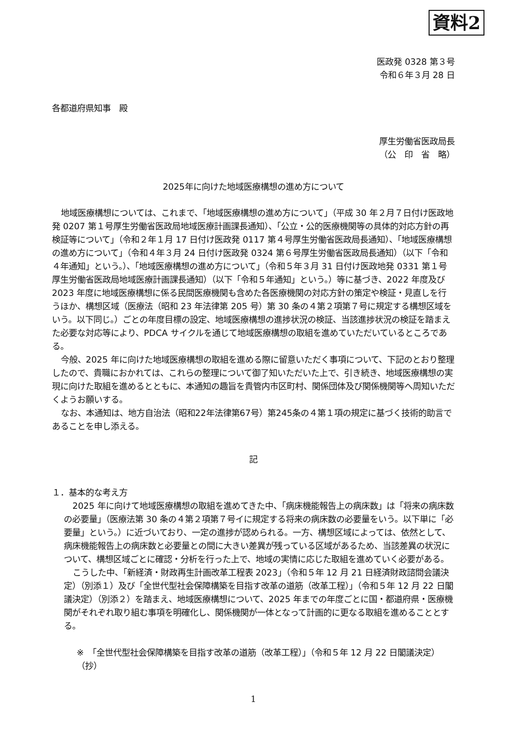資料2
医政発 0328 第３号
令和６年３月 28 日
各都道府県知事　殿
厚生労働省医政局長
（公　印　省　略）
2025年に向けた地域医療構想の進め方について
地域医療構想については、これまで、「地域医療構想の進め方について」（平成 30 年２月７日付け医政地発 0207 第１号厚生労働省医政局地域医療計画課長通知）、「公立・公的医療機関等の具体的対応方針の再検証等について」（令和２年１月 17 日付け医政発 0117 第４号厚生労働省医政局長通知）、「地域医療構想の進め方について」（令和４年３月 24 日付け医政発 0324 第６号厚生労働省医政局長通知）（以下「令和４年通知」という。）、「地域医療構想の進め方について」（令和５年３月 31 日付け医政地発 0331 第１号厚生労働省医政局地域医療計画課長通知）（以下「令和５年通知」という。）等に基づき、2022 年度及び 2023 年度に地域医療構想に係る民間医療機関も含めた各医療機関の対応方針の策定や検証・見直しを行うほか、構想区域（医療法（昭和 23 年法律第 205 号）第 30 条の４第２項第７号に規定する構想区域をいう。以下同じ。）ごとの年度目標の設定、地域医療構想の進捗状況の検証、当該進捗状況の検証を踏まえた必要な対応等により、PDCA サイクルを通じて地域医療構想の取組を進めていただいているところである。
今般、2025 年に向けた地域医療構想の取組を進める際に留意いただく事項について、下記のとおり整理したので、貴職におかれては、これらの整理について御了知いただいた上で、引き続き、地域医療構想の実現に向けた取組を進めるとともに、本通知の趣旨を貴管内市区町村、関係団体及び関係機関等へ周知いただくようお願いする。
なお、本通知は、地方自治法（昭和22年法律第67号）第245条の４第１項の規定に基づく技術的助言であることを申し添える。
記
１．基本的な考え方
2025 年に向けて地域医療構想の取組を進めてきた中、「病床機能報告上の病床数」は「将来の病床数の必要量」（医療法第 30 条の４第２項第７号イに規定する将来の病床数の必要量をいう。以下単に「必要量」という。）に近づいており、一定の進捗が認められる。一方、構想区域によっては、依然として、病床機能報告上の病床数と必要量との間に大きい差異が残っている区域があるため、当該差異の状況について、構想区域ごとに確認・分析を行った上で、地域の実情に応じた取組を進めていく必要がある。
こうした中、「新経済・財政再生計画改革工程表 2023」（令和５年 12 月 21 日経済財政諮問会議決定）（別添１）及び「全世代型社会保障構築を目指す改革の道筋（改革工程）」（令和５年 12 月 22 日閣議決定）（別添２）を踏まえ、地域医療構想について、2025 年までの年度ごとに国・都道府県・医療機関がそれぞれ取り組む事項を明確化し、関係機関が一体となって計画的に更なる取組を進めることとする。
※　「全世代型社会保障構築を目指す改革の道筋（改革工程）」（令和５年 12 月 22 日閣議決定）（抄）
1